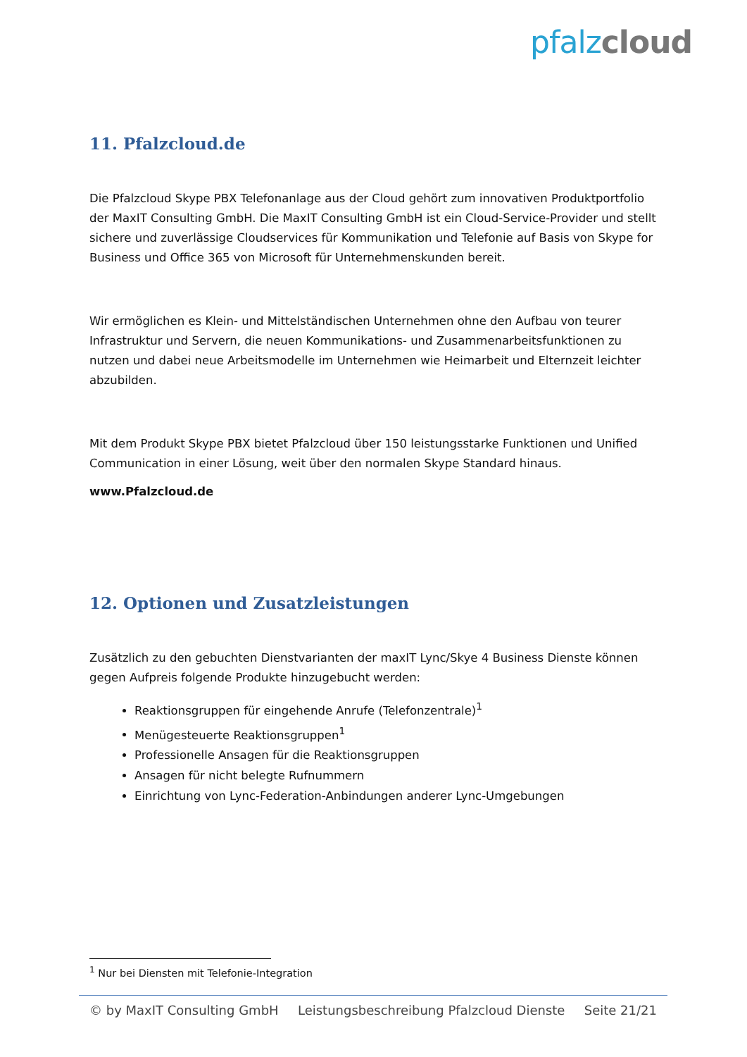pfalz cloud
11. Pfalzcloud.de
Die Pfalzcloud Skype PBX Telefonanlage aus der Cloud gehört zum innovativen Produktportfolio der MaxIT Consulting GmbH. Die MaxIT Consulting GmbH ist ein Cloud-Service-Provider und stellt sichere und zuverlässige Cloudservices für Kommunikation und Telefonie auf Basis von Skype for Business und Office 365 von Microsoft für Unternehmenskunden bereit.
Wir ermöglichen es Klein- und Mittelständischen Unternehmen ohne den Aufbau von teurer Infrastruktur und Servern, die neuen Kommunikations- und Zusammenarbeitsfunktionen zu nutzen und dabei neue Arbeitsmodelle im Unternehmen wie Heimarbeit und Elternzeit leichter abzubilden.
Mit dem Produkt Skype PBX bietet Pfalzcloud über 150 leistungsstarke Funktionen und Unified Communication in einer Lösung, weit über den normalen Skype Standard hinaus.
www.Pfalzcloud.de
12. Optionen und Zusatzleistungen
Zusätzlich zu den gebuchten Dienstvarianten der maxIT Lync/Skye 4 Business Dienste können gegen Aufpreis folgende Produkte hinzugebucht werden:
Reaktionsgruppen für eingehende Anrufe (Telefonzentrale)<sup>1</sup>
Menügesteuerte Reaktionsgruppen<sup>1</sup>
Professionelle Ansagen für die Reaktionsgruppen
Ansagen für nicht belegte Rufnummern
Einrichtung von Lync-Federation-Anbindungen anderer Lync-Umgebungen
<sup>1</sup> Nur bei Diensten mit Telefonie-Integration
© by MaxIT Consulting GmbH Leistungsbeschreibung Pfalzcloud Dienste Seite 21/21